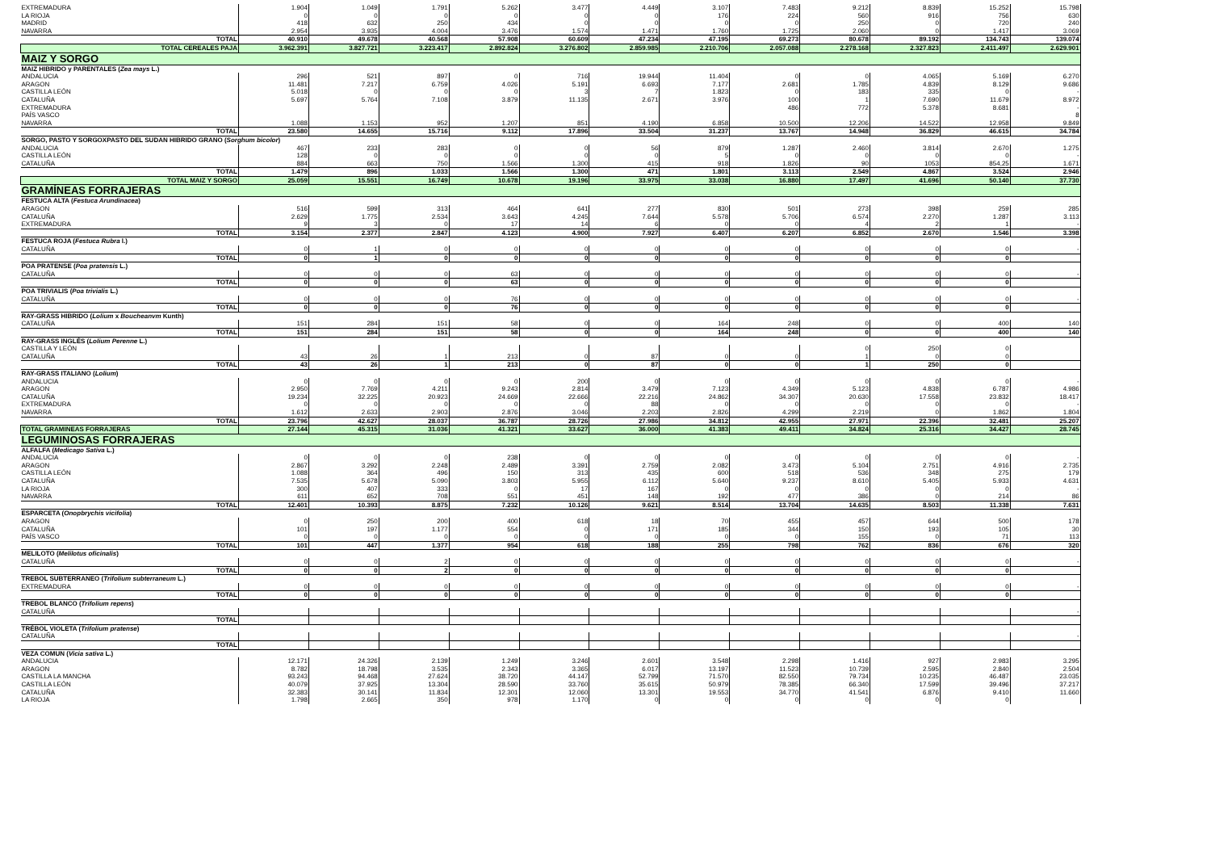| EXTREMADURA | 1.904 | 1.049 | 1.791 | 5.262 | 3.477 | 4.449 | 3.107 | 7.483 | 9.212 | 8.839 | 15.252 | 15.798 |
| LA RIOJA | 0 | 0 | 0 | 0 | 0 | 0 | 176 | 224 | 560 | 916 | 756 | 630 |
| MADRID | 418 | 632 | 250 | 434 | 0 | 0 | 0 | 0 | 250 | 0 | 720 | 240 |
| NAVARRA | 2.954 | 3.935 | 4.004 | 3.476 | 1.574 | 1.471 | 1.760 | 1.725 | 2.060 | 0 | 1.417 | 3.069 |
| TOTAL | 40.910 | 49.678 | 40.568 | 57.908 | 60.609 | 47.234 | 47.195 | 69.273 | 80.678 | 89.192 | 134.743 | 139.074 |
| TOTAL CEREALES PAJA | 3.962.391 | 3.827.721 | 3.223.417 | 2.892.824 | 3.276.802 | 2.859.985 | 2.210.706 | 2.057.088 | 2.278.168 | 2.327.823 | 2.411.497 | 2.629.901 |
| MAIZ Y SORGO | | | | | | | | | | | | |
| MAIZ HIBRIDO y PARENTALES ( Zea mays L.) | | | | | | | | | | | | |
| ANDALUCIA | 296 | 521 | 897 | 0 | 716 | 19.944 | 11.404 | 0 | 0 | 4.065 | 5.169 | 6.270 |
| ARAGON | 11.481 | 7.217 | 6.759 | 4.026 | 5.191 | 6.693 | 7.177 | 2.681 | 1.785 | 4.839 | 8.129 | 9.686 |
| CASTILLA LEÓN | 5.018 | 0 | 0 | 0 | 3 | 7 | 1.823 | 0 | 183 | 335 | 0 | - |
| CATALUÑA | 5.697 | 5.764 | 7.108 | 3.879 | 11.135 | 2.671 | 3.976 | 100 | 1 | 7.690 | 11.679 | 8.972 |
| EXTREMADURA | | | | | | | | 486 | 772 | 5.378 | 8.681 | - |
| PAÍS VASCO | | | | | | | | | | | | 8 |
| NAVARRA | 1.088 | 1.153 | 952 | 1.207 | 851 | 4.190 | 6.858 | 10.500 | 12.206 | 14.522 | 12.958 | 9.849 |
| TOTAL | 23.580 | 14.655 | 15.716 | 9.112 | 17.896 | 33.504 | 31.237 | 13.767 | 14.948 | 36.829 | 46.615 | 34.784 |
| SORGO, PASTO Y SORGOXPASTO DEL SUDAN HIBRIDO GRANO ( Sorghum bicolor ) | | | | | | | | | | | | |
| ANDALUCIA | 467 | 233 | 283 | 0 | 0 | 56 | 879 | 1.287 | 2.460 | 3.814 | 2.670 | 1.275 |
| CASTILLA LEÓN | 128 | 0 | 0 | 0 | 0 | 0 | 5 | 0 | 0 | 0 | 0 | - |
| CATALUÑA | 884 | 663 | 750 | 1.566 | 1.300 | 415 | 918 | 1.826 | 90 | 1053 | 854,25 | 1.671 |
| TOTAL | 1.479 | 896 | 1.033 | 1.566 | 1.300 | 471 | 1.801 | 3.113 | 2.549 | 4.867 | 3.524 | 2.946 |
| TOTAL MAIZ Y SORGO | 25.059 | 15.551 | 16.749 | 10.678 | 19.196 | 33.975 | 33.038 | 16.880 | 17.497 | 41.696 | 50.140 | 37.730 |
| GRAMÍNEAS FORRAJERAS | | | | | | | | | | | | |
| FESTUCA ALTA ( Festuca Arundinacea ) | | | | | | | | | | | | |
| ARAGON | 516 | 599 | 313 | 464 | 641 | 277 | 830 | 501 | 273 | 398 | 259 | 285 |
| CATALUÑA | 2.629 | 1.775 | 2.534 | 3.643 | 4.245 | 7.644 | 5.578 | 5.706 | 6.574 | 2.270 | 1.287 | 3.113 |
| EXTREMADURA | 9 | 3 | 0 | 17 | 14 | 6 | 0 | 0 | 4 | 2 | 1 | - |
| TOTAL | 3.154 | 2.377 | 2.847 | 4.123 | 4.900 | 7.927 | 6.407 | 6.207 | 6.852 | 2.670 | 1.546 | 3.398 |
| FESTUCA ROJA ( Festuca Rubra l.) | | | | | | | | | | | | |
| CATALUÑA | 0 | 1 | 0 | 0 | 0 | 0 | 0 | 0 | 0 | 0 | 0 | - |
| TOTAL | 0 | 1 | 0 | 0 | 0 | 0 | 0 | 0 | 0 | 0 | 0 | |
| POA PRATENSE ( Poa pratensis L.) | | | | | | | | | | | | |
| CATALUÑA | 0 | 0 | 0 | 63 | 0 | 0 | 0 | 0 | 0 | 0 | 0 | - |
| TOTAL | 0 | 0 | 0 | 63 | 0 | 0 | 0 | 0 | 0 | 0 | 0 | |
| POA TRIVIALIS ( Poa trivialis L.) | | | | | | | | | | | | |
| CATALUÑA | 0 | 0 | 0 | 76 | 0 | 0 | 0 | 0 | 0 | 0 | 0 | - |
| TOTAL | 0 | 0 | 0 | 76 | 0 | 0 | 0 | 0 | 0 | 0 | 0 | |
| RAY-GRASS HIBRIDO ( Lolium x Boucheanvm Kunth) | | | | | | | | | | | | |
| CATALUÑA | 151 | 284 | 151 | 58 | 0 | 0 | 164 | 248 | 0 | 0 | 400 | 140 |
| TOTAL | 151 | 284 | 151 | 58 | 0 | 0 | 164 | 248 | 0 | 0 | 400 | 140 |
| RAY-GRASS INGLÉS ( Lolium Perenne L.) | | | | | | | | | | | | |
| CASTILLA Y LEÓN | | | | | | | | | 0 | 250 | 0 | |
| CATALUÑA | 43 | 26 | 1 | 213 | 0 | 87 | 0 | 0 | 1 | 0 | 0 | |
| TOTAL | 43 | 26 | 1 | 213 | 0 | 87 | 0 | 0 | 1 | 250 | 0 | |
| RAY-GRASS ITALIANO ( Lolium ) | | | | | | | | | | | | |
| ANDALUCIA | 0 | 0 | 0 | 0 | 200 | 0 | 0 | 0 | 0 | 0 | 0 | - |
| ARAGON | 2.950 | 7.769 | 4.211 | 9.243 | 2.814 | 3.479 | 7.123 | 4.349 | 5.123 | 4.838 | 6.787 | 4.986 |
| CATALUÑA | 19.234 | 32.225 | 20.923 | 24.669 | 22.666 | 22.216 | 24.862 | 34.307 | 20.630 | 17.558 | 23.832 | 18.417 |
| EXTREMADURA | 0 | 0 | 0 | 0 | 0 | 88 | 0 | 0 | 0 | 0 | 0 | - |
| NAVARRA | 1.612 | 2.633 | 2.903 | 2.876 | 3.046 | 2.203 | 2.826 | 4.299 | 2.219 | 0 | 1.862 | 1.804 |
| TOTAL | 23.796 | 42.627 | 28.037 | 36.787 | 28.726 | 27.986 | 34.812 | 42.955 | 27.971 | 22.396 | 32.481 | 25.207 |
| TOTAL GRAMINEAS FORRAJERAS | 27.144 | 45.315 | 31.036 | 41.321 | 33.627 | 36.000 | 41.383 | 49.411 | 34.824 | 25.316 | 34.427 | 28.745 |
| LEGUMINOSAS FORRAJERAS | | | | | | | | | | | | |
| ALFALFA ( Medicago Sativa L.) | | | | | | | | | | | | |
| ANDALUCIA | 0 | 0 | 0 | 238 | 0 | 0 | 0 | 0 | 0 | 0 | 0 | - |
| ARAGON | 2.867 | 3.292 | 2.248 | 2.489 | 3.391 | 2.759 | 2.082 | 3.473 | 5.104 | 2.751 | 4.916 | 2.735 |
| CASTILLA LEÓN | 1.088 | 364 | 496 | 150 | 313 | 435 | 600 | 518 | 536 | 348 | 275 | 179 |
| CATALUÑA | 7.535 | 5.678 | 5.090 | 3.803 | 5.955 | 6.112 | 5.640 | 9.237 | 8.610 | 5.405 | 5.933 | 4.631 |
| LA RIOJA | 300 | 407 | 333 | 0 | 17 | 167 | 0 | 0 | 0 | 0 | 0 | - |
| NAVARRA | 611 | 652 | 708 | 551 | 451 | 148 | 192 | 477 | 386 | 0 | 214 | 86 |
| TOTAL | 12.401 | 10.393 | 8.875 | 7.232 | 10.126 | 9.621 | 8.514 | 13.704 | 14.635 | 8.503 | 11.338 | 7.631 |
| ESPARCETA ( Onopbrychis vicifolia ) | | | | | | | | | | | | |
| ARAGON | 0 | 250 | 200 | 400 | 618 | 18 | 70 | 455 | 457 | 644 | 500 | 178 |
| CATALUÑA | 101 | 197 | 1.177 | 554 | 0 | 171 | 185 | 344 | 150 | 193 | 105 | 30 |
| PAÍS VASCO | 0 | 0 | 0 | 0 | 0 | 0 | 0 | 0 | 155 | 0 | 71 | 113 |
| TOTAL | 101 | 447 | 1.377 | 954 | 618 | 188 | 255 | 798 | 762 | 836 | 676 | 320 |
| MELILOTO ( Melilotus oficinalis ) | | | | | | | | | | | | |
| CATALUÑA | 0 | 0 | 2 | 0 | 0 | 0 | 0 | 0 | 0 | 0 | 0 | - |
| TOTAL | 0 | 0 | 2 | 0 | 0 | 0 | 0 | 0 | 0 | 0 | 0 | |
| TREBOL SUBTERRANEO ( Trifolium subterraneum L.) | | | | | | | | | | | | |
| EXTREMADURA | 0 | 0 | 0 | 0 | 0 | 0 | 0 | 0 | 0 | 0 | 0 | - |
| TOTAL | 0 | 0 | 0 | 0 | 0 | 0 | 0 | 0 | 0 | 0 | 0 | |
| TREBOL BLANCO ( Trifolium repens ) | | | | | | | | | | | | |
| CATALUÑA | | | | | | | | | | | | - |
| TOTAL | | | | | | | | | | | | |
| TRÉBOL VIOLETA ( Trifolium pratense ) | | | | | | | | | | | | |
| CATALUÑA | | | | | | | | | | | | - |
| TOTAL | | | | | | | | | | | | |
| VEZA COMUN ( Vicia sativa L.) | | | | | | | | | | | | |
| ANDALUCIA | 12.171 | 24.326 | 2.139 | 1.249 | 3.246 | 2.601 | 3.548 | 2.298 | 1.416 | 927 | 2.983 | 3.295 |
| ARAGON | 8.782 | 18.798 | 3.535 | 2.343 | 3.365 | 6.017 | 13.197 | 11.523 | 10.739 | 2.595 | 2.840 | 2.504 |
| CASTILLA LA MANCHA | 93.243 | 94.468 | 27.624 | 38.720 | 44.147 | 52.799 | 71.570 | 82.550 | 79.734 | 10.235 | 46.487 | 23.035 |
| CASTILLA LEÓN | 40.079 | 37.925 | 13.304 | 28.590 | 33.760 | 35.615 | 50.979 | 78.385 | 66.340 | 17.599 | 39.496 | 37.217 |
| CATALUÑA | 32.383 | 30.141 | 11.834 | 12.301 | 12.060 | 13.301 | 19.553 | 34.770 | 41.541 | 6.876 | 9.410 | 11.660 |
| LA RIOJA | 1.798 | 2.665 | 350 | 978 | 1.170 | 0 | 0 | 0 | 0 | 0 | 0 | |